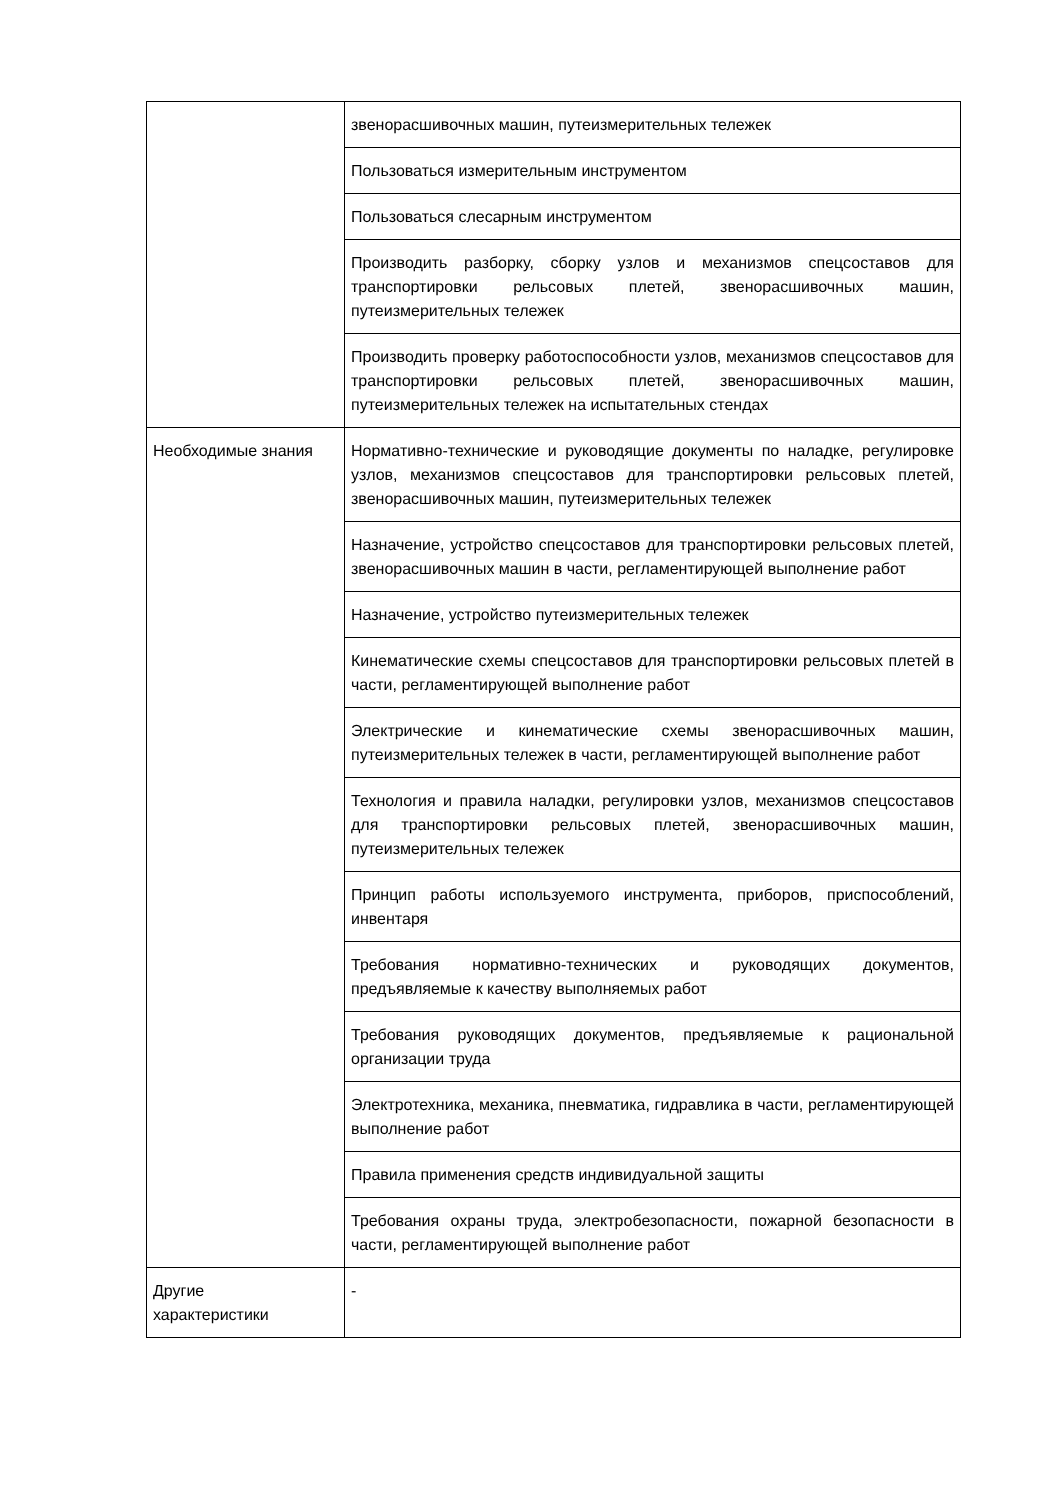| | звенорасшивочных машин, путеизмерительных тележек |
| | Пользоваться измерительным инструментом |
| | Пользоваться слесарным инструментом |
| | Производить разборку, сборку узлов и механизмов спецсоставов для транспортировки рельсовых плетей, звенорасшивочных машин, путеизмерительных тележек |
| | Производить проверку работоспособности узлов, механизмов спецсоставов для транспортировки рельсовых плетей, звенорасшивочных машин, путеизмерительных тележек на испытательных стендах |
| Необходимые знания | Нормативно-технические и руководящие документы по наладке, регулировке узлов, механизмов спецсоставов для транспортировки рельсовых плетей, звенорасшивочных машин, путеизмерительных тележек |
| | Назначение, устройство спецсоставов для транспортировки рельсовых плетей, звенорасшивочных машин в части, регламентирующей выполнение работ |
| | Назначение, устройство путеизмерительных тележек |
| | Кинематические схемы спецсоставов для транспортировки рельсовых плетей в части, регламентирующей выполнение работ |
| | Электрические и кинематические схемы звенорасшивочных машин, путеизмерительных тележек в части, регламентирующей выполнение работ |
| | Технология и правила наладки, регулировки узлов, механизмов спецсоставов для транспортировки рельсовых плетей, звенорасшивочных машин, путеизмерительных тележек |
| | Принцип работы используемого инструмента, приборов, приспособлений, инвентаря |
| | Требования нормативно-технических и руководящих документов, предъявляемые к качеству выполняемых работ |
| | Требования руководящих документов, предъявляемые к рациональной организации труда |
| | Электротехника, механика, пневматика, гидравлика в части, регламентирующей выполнение работ |
| | Правила применения средств индивидуальной защиты |
| | Требования охраны труда, электробезопасности, пожарной безопасности в части, регламентирующей выполнение работ |
| Другие характеристики | - |